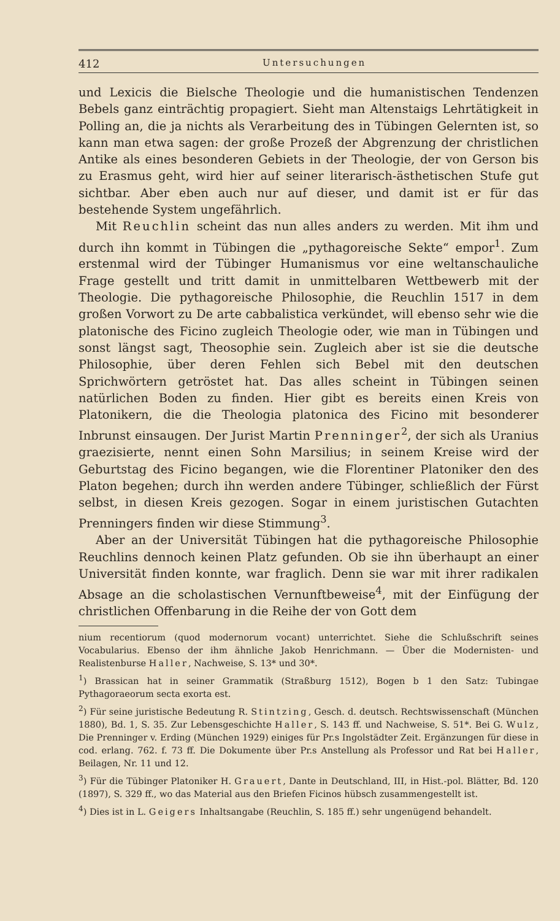412 Untersuchungen
und Lexicis die Bielsche Theologie und die humanistischen Tendenzen Bebels ganz einträchtig propagiert. Sieht man Altenstaigs Lehrtätigkeit in Polling an, die ja nichts als Verarbeitung des in Tübingen Gelernten ist, so kann man etwa sagen: der große Prozeß der Abgrenzung der christlichen Antike als eines besonderen Gebiets in der Theologie, der von Gerson bis zu Erasmus geht, wird hier auf seiner literarisch-ästhetischen Stufe gut sichtbar. Aber eben auch nur auf dieser, und damit ist er für das bestehende System ungefährlich.
Mit Reuchlin scheint das nun alles anders zu werden. Mit ihm und durch ihn kommt in Tübingen die „pythagoreische Sekte“ empor<sup>1</sup>. Zum erstenmal wird der Tübinger Humanismus vor eine weltanschauliche Frage gestellt und tritt damit in unmittelbaren Wettbewerb mit der Theologie. Die pythagoreische Philosophie, die Reuchlin 1517 in dem großen Vorwort zu De arte cabbalistica verkündet, will ebenso sehr wie die platonische des Ficino zugleich Theologie oder, wie man in Tübingen und sonst längst sagt, Theosophie sein. Zugleich aber ist sie die deutsche Philosophie, über deren Fehlen sich Bebel mit den deutschen Sprichwörtern getröstet hat. Das alles scheint in Tübingen seinen natürlichen Boden zu finden. Hier gibt es bereits einen Kreis von Platonikern, die die Theologia platonica des Ficino mit besonderer Inbrunst einsaugen. Der Jurist Martin Prenninger<sup>2</sup>, der sich als Uranius graezisierte, nennt einen Sohn Marsilius; in seinem Kreise wird der Geburtstag des Ficino begangen, wie die Florentiner Platoniker den des Platon begehen; durch ihn werden andere Tübinger, schließlich der Fürst selbst, in diesen Kreis gezogen. Sogar in einem juristischen Gutachten Prenningers finden wir diese Stimmung<sup>3</sup>.
Aber an der Universität Tübingen hat die pythagoreische Philosophie Reuchlins dennoch keinen Platz gefunden. Ob sie ihn überhaupt an einer Universität finden konnte, war fraglich. Denn sie war mit ihrer radikalen Absage an die scholastischen Vernunftbeweise<sup>4</sup>, mit der Einfügung der christlichen Offenbarung in die Reihe der von Gott dem
nium recentiorum (quod modernorum vocant) unterrichtet. Siehe die Schlußschrift seines Vocabularius. Ebenso der ihm ähnliche Jakob Henrichmann. — Über die Modernisten- und Realistenburse Haller, Nachweise, S. 13* und 30*.
<sup>1</sup>) Brassican hat in seiner Grammatik (Straßburg 1512), Bogen b 1 den Satz: Tubingae Pythagoraeorum secta exorta est.
<sup>2</sup>) Für seine juristische Bedeutung R. Stintzing, Gesch. d. deutsch. Rechtswissenschaft (München 1880), Bd. 1, S. 35. Zur Lebensgeschichte Haller, S. 143 ff. und Nachweise, S. 51*. Bei G. Wulz, Die Prenninger v. Erding (München 1929) einiges für Pr.s Ingolstädter Zeit. Ergänzungen für diese in cod. erlang. 762. f. 73 ff. Die Dokumente über Pr.s Anstellung als Professor und Rat bei Haller, Beilagen, Nr. 11 und 12.
<sup>3</sup>) Für die Tübinger Platoniker H. Grauert, Dante in Deutschland, III, in Hist.-pol. Blätter, Bd. 120 (1897), S. 329 ff., wo das Material aus den Briefen Ficinos hübsch zusammengestellt ist.
<sup>4</sup>) Dies ist in L. Geigers Inhaltsangabe (Reuchlin, S. 185 ff.) sehr ungenügend behandelt.